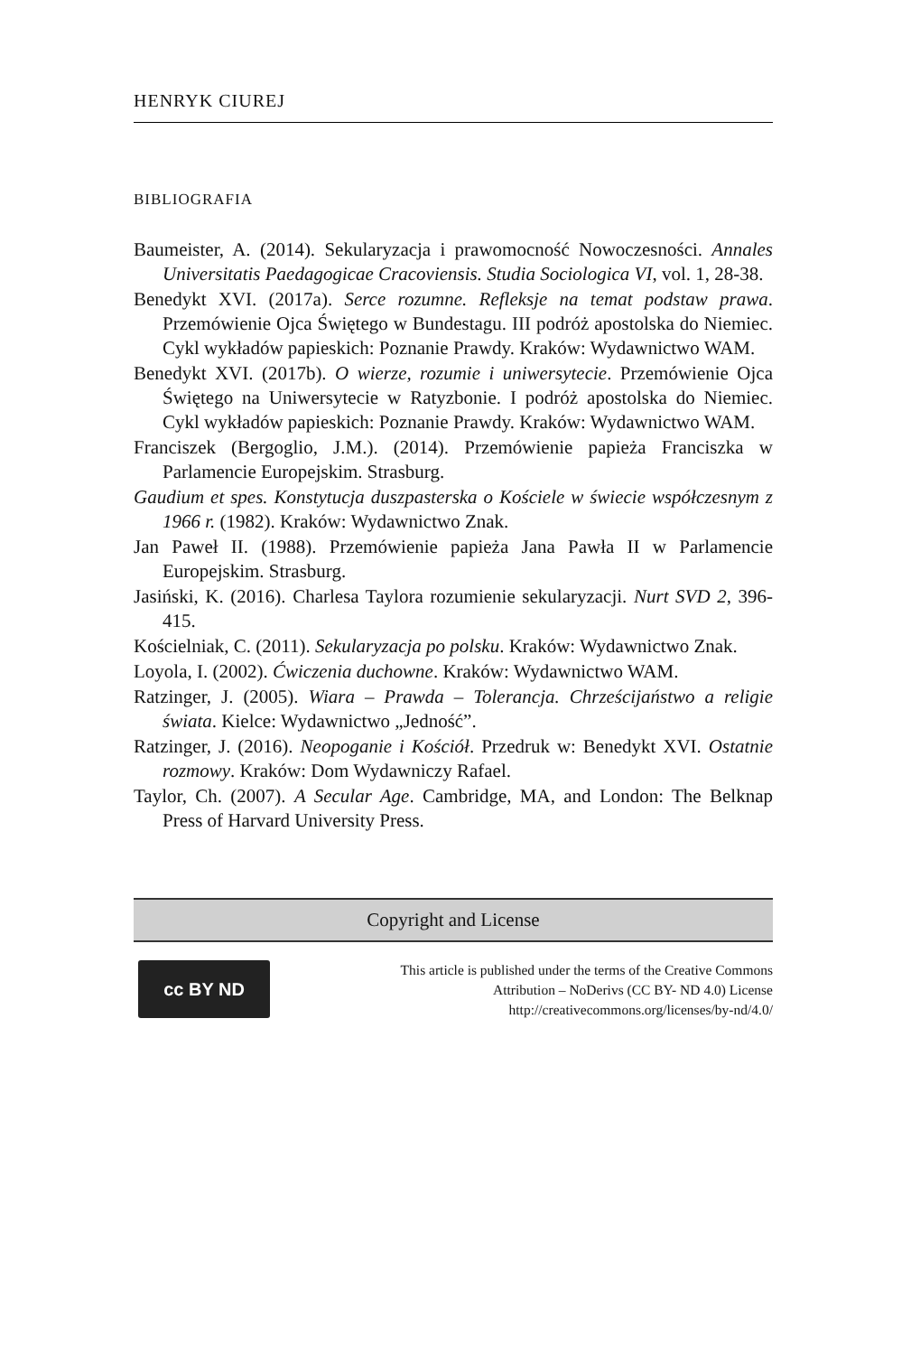HENRYK CIUREJ
BIBLIOGRAFIA
Baumeister, A. (2014). Sekularyzacja i prawomocność Nowoczesności. Annales Universitatis Paedagogicae Cracoviensis. Studia Sociologica VI, vol. 1, 28-38.
Benedykt XVI. (2017a). Serce rozumne. Refleksje na temat podstaw prawa. Przemówienie Ojca Świętego w Bundestagu. III podróż apostolska do Niemiec. Cykl wykładów papieskich: Poznanie Prawdy. Kraków: Wydawnictwo WAM.
Benedykt XVI. (2017b). O wierze, rozumie i uniwersytecie. Przemówienie Ojca Świętego na Uniwersytecie w Ratyzbonie. I podróż apostolska do Niemiec. Cykl wykładów papieskich: Poznanie Prawdy. Kraków: Wydawnictwo WAM.
Franciszek (Bergoglio, J.M.). (2014). Przemówienie papieża Franciszka w Parlamencie Europejskim. Strasburg.
Gaudium et spes. Konstytucja duszpasterska o Kościele w świecie współczesnym z 1966 r. (1982). Kraków: Wydawnictwo Znak.
Jan Paweł II. (1988). Przemówienie papieża Jana Pawła II w Parlamencie Europejskim. Strasburg.
Jasiński, K. (2016). Charlesa Taylora rozumienie sekularyzacji. Nurt SVD 2, 396-415.
Kościelniak, C. (2011). Sekularyzacja po polsku. Kraków: Wydawnictwo Znak.
Loyola, I. (2002). Ćwiczenia duchowne. Kraków: Wydawnictwo WAM.
Ratzinger, J. (2005). Wiara – Prawda – Tolerancja. Chrześcijaństwo a religie świata. Kielce: Wydawnictwo „Jedność”.
Ratzinger, J. (2016). Neopoganie i Kościół. Przedruk w: Benedykt XVI. Ostatnie rozmowy. Kraków: Dom Wydawniczy Rafael.
Taylor, Ch. (2007). A Secular Age. Cambridge, MA, and London: The Belknap Press of Harvard University Press.
Copyright and License
cc BY ND
This article is published under the terms of the Creative Commons
Attribution – NoDerivs (CC BY- ND 4.0) License
http://creativecommons.org/licenses/by-nd/4.0/